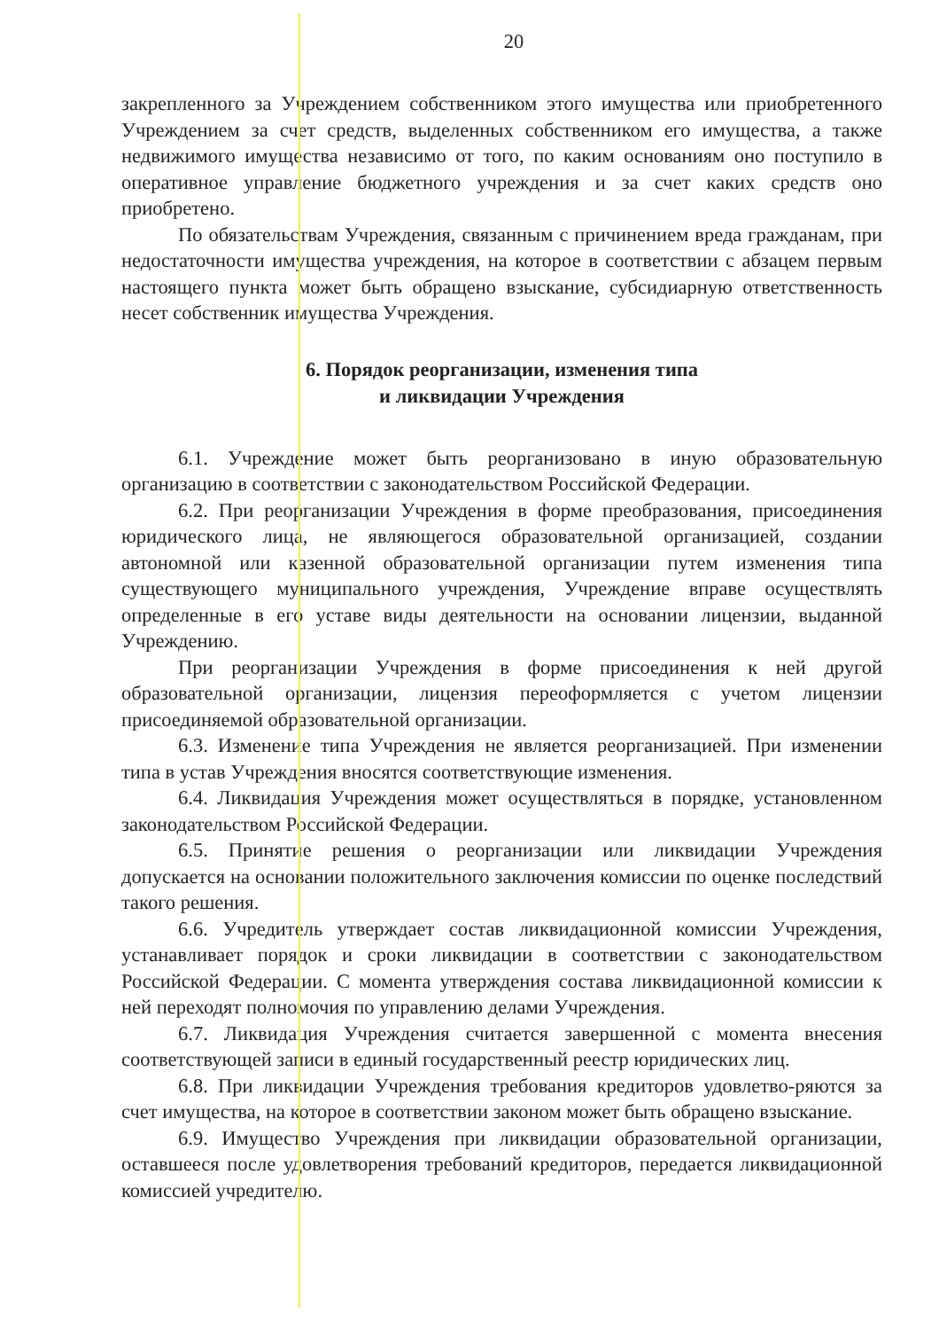20
закрепленного за Учреждением собственником этого имущества или приобретенного Учреждением за счет средств, выделенных собственником его имущества, а также недвижимого имущества независимо от того, по каким основаниям оно поступило в оперативное управление бюджетного учреждения и за счет каких средств оно приобретено.
По обязательствам Учреждения, связанным с причинением вреда гражданам, при недостаточности имущества учреждения, на которое в соответствии с абзацем первым настоящего пункта может быть обращено взыскание, субсидиарную ответственность несет собственник имущества Учреждения.
6. Порядок реорганизации, изменения типа
и ликвидации Учреждения
6.1. Учреждение может быть реорганизовано в иную образовательную организацию в соответствии с законодательством Российской Федерации.
6.2. При реорганизации Учреждения в форме преобразования, присоединения юридического лица, не являющегося образовательной организацией, создании автономной или казенной образовательной организации путем изменения типа существующего муниципального учреждения, Учреждение вправе осуществлять определенные в его уставе виды деятельности на основании лицензии, выданной Учреждению.
При реорганизации Учреждения в форме присоединения к ней другой образовательной организации, лицензия переоформляется с учетом лицензии присоединяемой образовательной организации.
6.3. Изменение типа Учреждения не является реорганизацией. При изменении типа в устав Учреждения вносятся соответствующие изменения.
6.4. Ликвидация Учреждения может осуществляться в порядке, установленном законодательством Российской Федерации.
6.5. Принятие решения о реорганизации или ликвидации Учреждения допускается на основании положительного заключения комиссии по оценке последствий такого решения.
6.6. Учредитель утверждает состав ликвидационной комиссии Учреждения, устанавливает порядок и сроки ликвидации в соответствии с законодательством Российской Федерации. С момента утверждения состава ликвидационной комиссии к ней переходят полномочия по управлению делами Учреждения.
6.7. Ликвидация Учреждения считается завершенной с момента внесения соответствующей записи в единый государственный реестр юридических лиц.
6.8. При ликвидации Учреждения требования кредиторов удовлетво-ряются за счет имущества, на которое в соответствии законом может быть обращено взыскание.
6.9. Имущество Учреждения при ликвидации образовательной организации, оставшееся после удовлетворения требований кредиторов, передается ликвидационной комиссией учредителю.